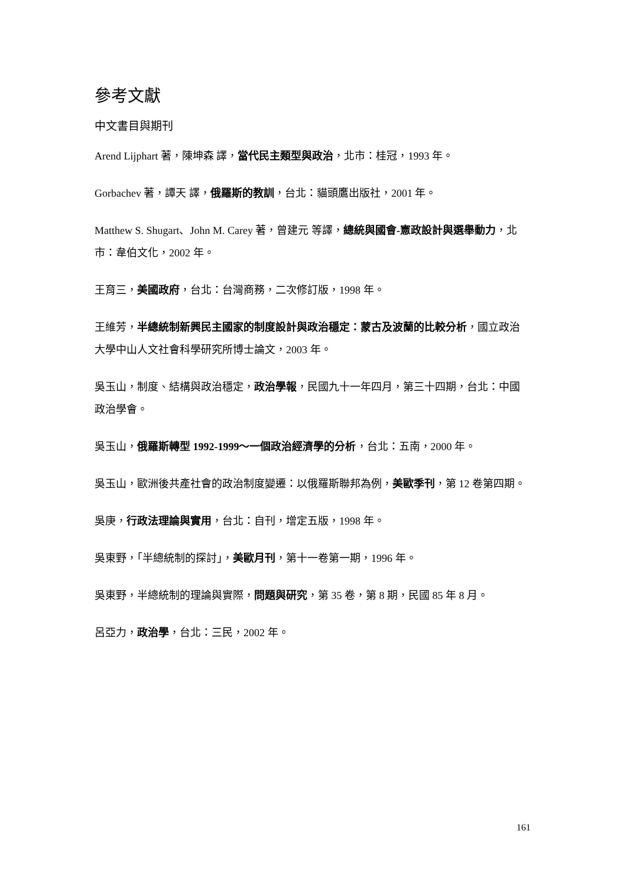參考文獻
中文書目與期刊
Arend Lijphart 著，陳坤森 譯，當代民主類型與政治，北市：桂冠，1993 年。
Gorbachev 著，譚天 譯，俄羅斯的教訓，台北：貓頭鷹出版社，2001 年。
Matthew S. Shugart、John M. Carey 著，曾建元 等譯，總統與國會-憲政設計與選舉動力，北市：韋伯文化，2002 年。
王育三，美國政府，台北：台灣商務，二次修訂版，1998 年。
王維芳，半總統制新興民主國家的制度設計與政治穩定：蒙古及波蘭的比較分析，國立政治大學中山人文社會科學研究所博士論文，2003 年。
吳玉山，制度、結構與政治穩定，政治學報，民國九十一年四月，第三十四期，台北：中國政治學會。
吳玉山，俄羅斯轉型 1992-1999～一個政治經濟學的分析，台北：五南，2000 年。
吳玉山，歐洲後共產社會的政治制度變遷：以俄羅斯聯邦為例，美歐季刊，第 12 卷第四期。
吳庚，行政法理論與實用，台北：自刊，增定五版，1998 年。
吳東野，「半總統制的探討」，美歐月刊，第十一卷第一期，1996 年。
吳東野，半總統制的理論與實際，問題與研究，第 35 卷，第 8 期，民國 85 年 8 月。
呂亞力，政治學，台北：三民，2002 年。
161